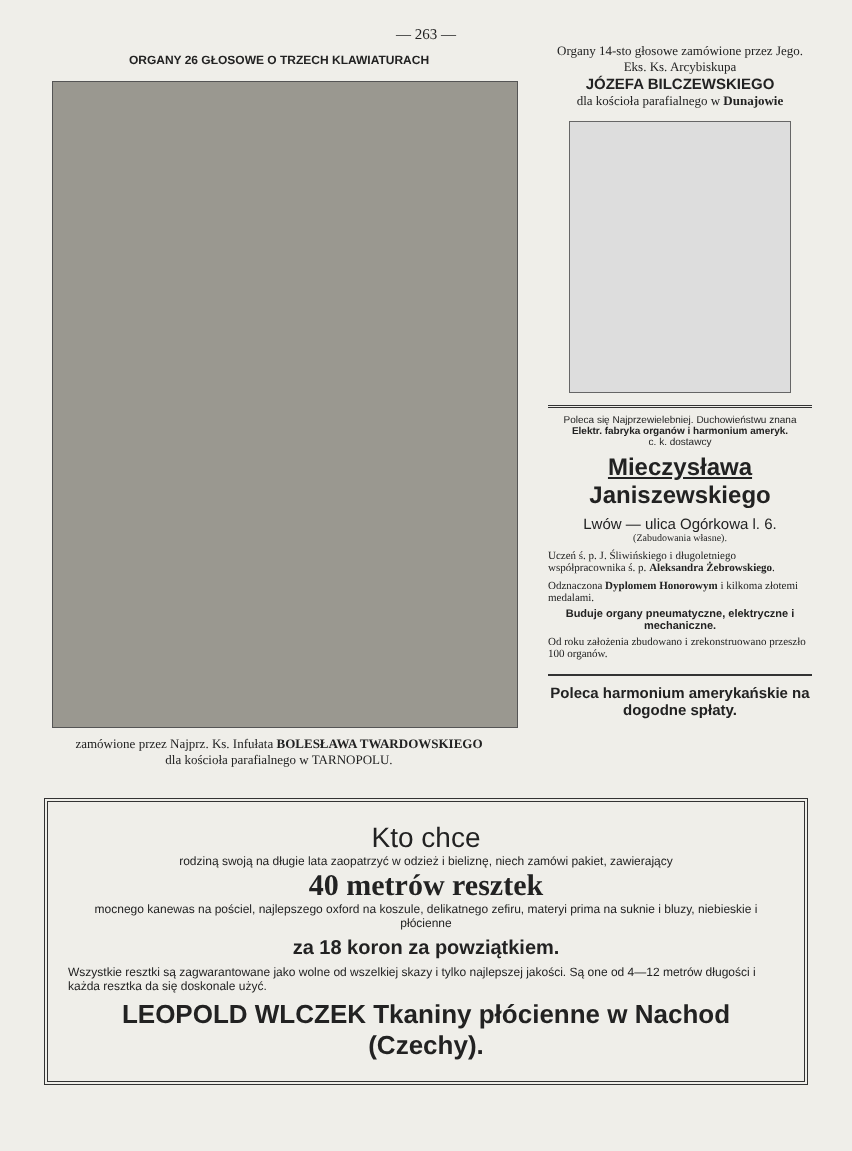— 263 —
ORGANY 26 GŁOSOWE O TRZECH KLAWIATURACH
zamówione przez Najprz. Ks. Infułata BOLESŁAWA TWARDOWSKIEGO
dla kościoła parafialnego w TARNOPOLU.
Organy 14-sto głosowe zamówione przez Jego. Eks. Ks. Arcybiskupa
JÓZEFA BILCZEWSKIEGO
dla kościoła parafialnego w Dunajowie
Poleca się Najprzewielebniej. Duchowieństwu znana
Elektr. fabryka organów i harmonium ameryk.
c. k. dostawcy
Mieczysława Janiszewskiego
Lwów — ulica Ogórkowa l. 6.
(Zabudowania własne).
Uczeń ś. p. J. Śliwińskiego i długoletniego współpracownika ś. p. Aleksandra Żebrowskiego.
Odznaczona Dyplomem Honorowym i kilkoma złotemi medalami.
Buduje organy pneumatyczne, elektryczne i mechaniczne.
Od roku założenia zbudowano i zrekonstruowano przeszło 100 organów.
Poleca harmonium amerykańskie na dogodne spłaty.
Kto chce
rodziną swoją na długie lata zaopatrzyć w odzież i bieliznę, niech zamówi pakiet, zawierający
40 metrów resztek
mocnego kanewas na pościel, najlepszego oxford na koszule, delikatnego zefiru, materyi prima na suknie i bluzy, niebieskie i płócienne
za 18 koron za powziątkiem.
Wszystkie resztki są zagwarantowane jako wolne od wszelkiej skazy i tylko najlepszej jakości. Są one od 4—12 metrów długości i każda resztka da się doskonale użyć.
LEOPOLD WLCZEK Tkaniny płócienne w Nachod (Czechy).